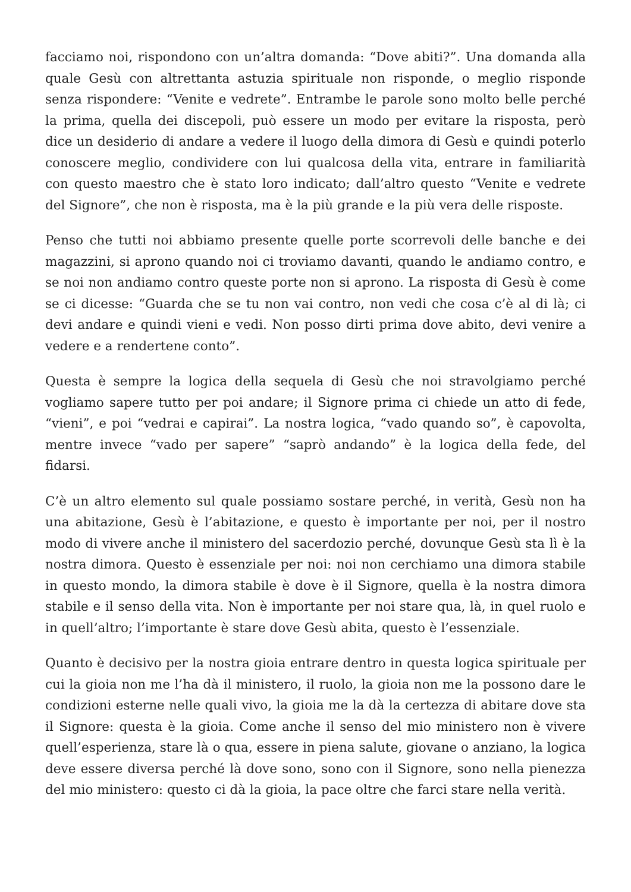facciamo noi, rispondono con un’altra domanda: “Dove abiti?”. Una domanda alla quale Gesù con altrettanta astuzia spirituale non risponde, o meglio risponde senza rispondere: “Venite e vedrete”. Entrambe le parole sono molto belle perché la prima, quella dei discepoli, può essere un modo per evitare la risposta, però dice un desiderio di andare a vedere il luogo della dimora di Gesù e quindi poterlo conoscere meglio, condividere con lui qualcosa della vita, entrare in familiarità con questo maestro che è stato loro indicato; dall’altro questo “Venite e vedrete del Signore”, che non è risposta, ma è la più grande e la più vera delle risposte.
Penso che tutti noi abbiamo presente quelle porte scorrevoli delle banche e dei magazzini, si aprono quando noi ci troviamo davanti, quando le andiamo contro, e se noi non andiamo contro queste porte non si aprono. La risposta di Gesù è come se ci dicesse: “Guarda che se tu non vai contro, non vedi che cosa c’è al di là; ci devi andare e quindi vieni e vedi. Non posso dirti prima dove abito, devi venire a vedere e a rendertene conto”.
Questa è sempre la logica della sequela di Gesù che noi stravolgiamo perché vogliamo sapere tutto per poi andare; il Signore prima ci chiede un atto di fede, “vieni”, e poi “vedrai e capirai”. La nostra logica, “vado quando so”, è capovolta, mentre invece “vado per sapere” “saprò andando” è la logica della fede, del fidarsi.
C’è un altro elemento sul quale possiamo sostare perché, in verità, Gesù non ha una abitazione, Gesù è l’abitazione, e questo è importante per noi, per il nostro modo di vivere anche il ministero del sacerdozio perché, dovunque Gesù sta lì è la nostra dimora. Questo è essenziale per noi: noi non cerchiamo una dimora stabile in questo mondo, la dimora stabile è dove è il Signore, quella è la nostra dimora stabile e il senso della vita. Non è importante per noi stare qua, là, in quel ruolo e in quell’altro; l’importante è stare dove Gesù abita, questo è l’essenziale.
Quanto è decisivo per la nostra gioia entrare dentro in questa logica spirituale per cui la gioia non me l’ha dà il ministero, il ruolo, la gioia non me la possono dare le condizioni esterne nelle quali vivo, la gioia me la dà la certezza di abitare dove sta il Signore: questa è la gioia. Come anche il senso del mio ministero non è vivere quell’esperienza, stare là o qua, essere in piena salute, giovane o anziano, la logica deve essere diversa perché là dove sono, sono con il Signore, sono nella pienezza del mio ministero: questo ci dà la gioia, la pace oltre che farci stare nella verità.